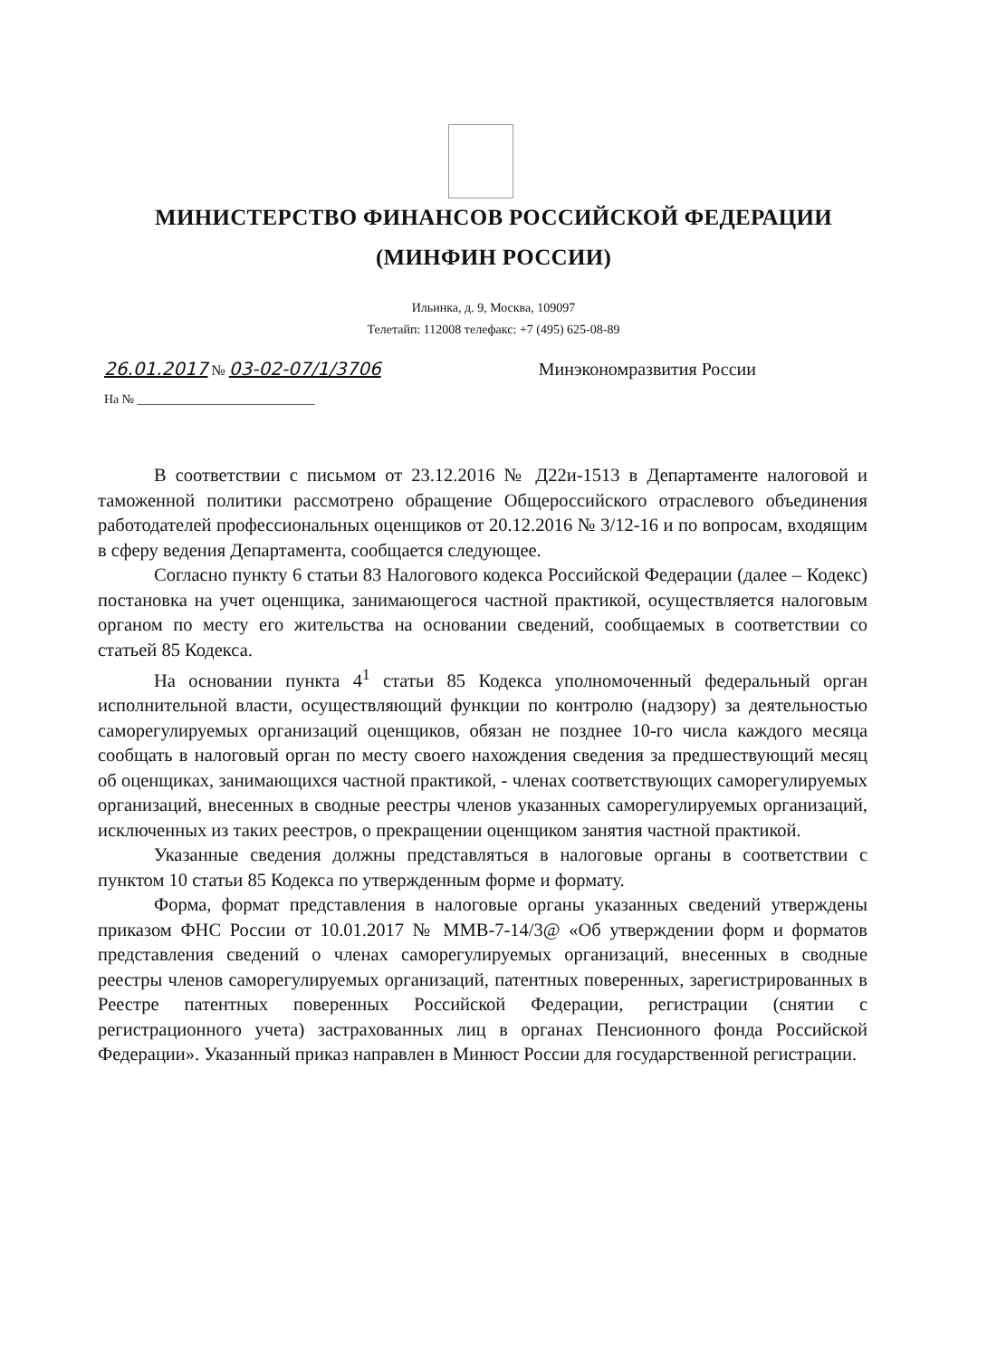МИНИСТЕРСТВО ФИНАНСОВ РОССИЙСКОЙ ФЕДЕРАЦИИ
(МИНФИН РОССИИ)
Ильинка, д. 9, Москва, 109097
Телетайп: 112008 телефакс: +7 (495) 625-08-89
26.01.2017 № 03-02-07/1/3706 Минэкономразвития России
На № ____________________________
В соответствии с письмом от 23.12.2016 № Д22и-1513 в Департаменте налоговой и таможенной политики рассмотрено обращение Общероссийского отраслевого объединения работодателей профессиональных оценщиков от 20.12.2016 № 3/12-16 и по вопросам, входящим в сферу ведения Департамента, сообщается следующее.
Согласно пункту 6 статьи 83 Налогового кодекса Российской Федерации (далее – Кодекс) постановка на учет оценщика, занимающегося частной практикой, осуществляется налоговым органом по месту его жительства на основании сведений, сообщаемых в соответствии со статьей 85 Кодекса.
На основании пункта 4<sup>1</sup> статьи 85 Кодекса уполномоченный федеральный орган исполнительной власти, осуществляющий функции по контролю (надзору) за деятельностью саморегулируемых организаций оценщиков, обязан не позднее 10-го числа каждого месяца сообщать в налоговый орган по месту своего нахождения сведения за предшествующий месяц об оценщиках, занимающихся частной практикой, - членах соответствующих саморегулируемых организаций, внесенных в сводные реестры членов указанных саморегулируемых организаций, исключенных из таких реестров, о прекращении оценщиком занятия частной практикой.
Указанные сведения должны представляться в налоговые органы в соответствии с пунктом 10 статьи 85 Кодекса по утвержденным форме и формату.
Форма, формат представления в налоговые органы указанных сведений утверждены приказом ФНС России от 10.01.2017 № ММВ-7-14/3@ «Об утверждении форм и форматов представления сведений о членах саморегулируемых организаций, внесенных в сводные реестры членов саморегулируемых организаций, патентных поверенных, зарегистрированных в Реестре патентных поверенных Российской Федерации, регистрации (снятии с регистрационного учета) застрахованных лиц в органах Пенсионного фонда Российской Федерации». Указанный приказ направлен в Минюст России для государственной регистрации.